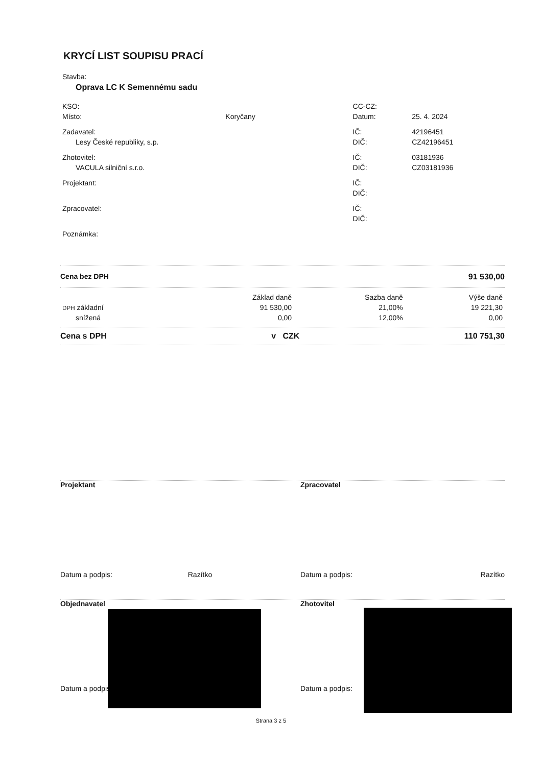KRYCÍ LIST SOUPISU PRACÍ
| Stavba: | | | |
| Oprava LC K Semennému sadu | | | |
| KSO: | | CC-CZ: | |
| Místo: | Koryčany | Datum: | 25. 4. 2024 |
| Zadavatel: | | IČ: | 42196451 |
| Lesy České republiky, s.p. | | DIČ: | CZ42196451 |
| Zhotovitel: | | IČ: | 03181936 |
| VACULA silniční s.r.o. | | DIČ: | CZ03181936 |
| Projektant: | | IČ: | |
| | | DIČ: | |
| Zpracovatel: | | IČ: | |
| | | DIČ: | |
| Poznámka: | | | |
Cena bez DPH 91 530,00
| | Základ daně | Sazba daně | Výše daně |
| DPH základní | 91 530,00 | 21,00% | 19 221,30 |
| snížená | 0,00 | 12,00% | 0,00 |
Cena s DPH v CZK 110 751,30
Projektant Zpracovatel
Datum a podpis: Razítko Datum a podpis: Razítko
Objednavatel Zhotovitel
Datum a podpis Datum a podpis:
Strana 3 z 5